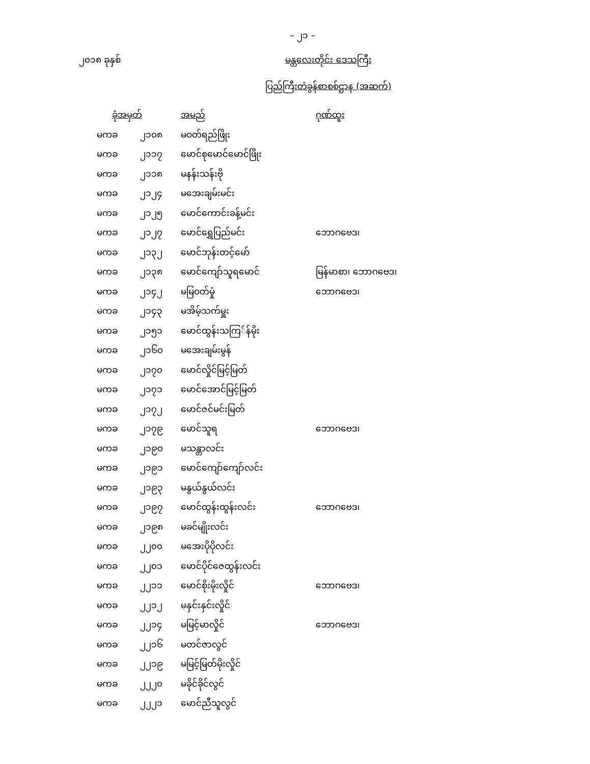– ၂၁ –
၂၀၁၈ ခုနှစ် မန္တလေးတိုင်း ဒေသကြီး
ပြည်ကြီးတံခွန်စာစစ်ဌာန (အဆက်)
| ခုံအမှတ် | | အမည် | ဂုဏ်ထူး |
| --- | --- | --- | --- |
| မကခ | ၂၁၀၈ | မဝတ်ရည်ဖြိုး | |
| မကခ | ၂၁၁၇ | မောင်စုမောင်မောင်ဖြိုး | |
| မကခ | ၂၁၁၈ | မနန်းသန်းဗို | |
| မကခ | ၂၁၂၄ | မအေးချမ်းမင်း | |
| မကခ | ၂၁၂၅ | မောင်ကောင်းခန့်မင်း | |
| မကခ | ၂၁၂၇ | မောင်ရွှေပြည်မင်း | ဘောဂဗေဒ၊ |
| မကခ | ၂၁၃၂ | မောင်ဘုန်းတင့်မော် | |
| မကခ | ၂၁၃၈ | မောင်ကျော်သူရမောင် | မြန်မာစာ၊ ဘောဂဗေဒ၊ |
| မကခ | ၂၁၄၂ | မမြဝတ်မှုံ | ဘောဂဗေဒ၊ |
| မကခ | ၂၁၄၃ | မအိမ့်သက်မှူး | |
| မကခ | ၂၁၅၁ | မောင်ထွန်းသကြ်န်မိုး | |
| မကခ | ၂၁၆၀ | မအေးချမ်းမွန် | |
| မကခ | ၂၁၇၀ | မောင်လှိုင်မြင့်မြတ် | |
| မကခ | ၂၁၇၁ | မောင်အောင်မြင့်မြတ် | |
| မကခ | ၂၁၇၂ | မောင်ဇင်မင်းမြတ် | |
| မကခ | ၂၁၇၉ | မောင်သူရ | ဘောဂဗေဒ၊ |
| မကခ | ၂၁၉၀ | မသန္တာလင်း | |
| မကခ | ၂၁၉၁ | မောင်ကျော်ကျော်လင်း | |
| မကခ | ၂၁၉၃ | မနွယ်နွယ်လင်း | |
| မကခ | ၂၁၉၇ | မောင်ထွန်းထွန်းလင်း | ဘောဂဗေဒ၊ |
| မကခ | ၂၁၉၈ | မခင်မျိုးလင်း | |
| မကခ | ၂၂၀၀ | မအေးပိုပိုလင်း | |
| မကခ | ၂၂၀၁ | မောင်ပိုင်ဇေထွန်းလင်း | |
| မကခ | ၂၂၁၁ | မောင်စိုးမိုးလှိုင် | ဘောဂဗေဒ၊ |
| မကခ | ၂၂၁၂ | မနှင်းနှင်းလှိုင် | |
| မကခ | ၂၂၁၄ | မမြင့်မာလှိုင် | ဘောဂဗေဒ၊ |
| မကခ | ၂၂၁၆ | မတင်ဇာလွင် | |
| မကခ | ၂၂၁၉ | မမြင့်မြတ်မိုးလှိုင် | |
| မကခ | ၂၂၂၀ | မခိုင်ခိုင်လွင် | |
| မကခ | ၂၂၂၁ | မောင်ညီသူလွင် | |